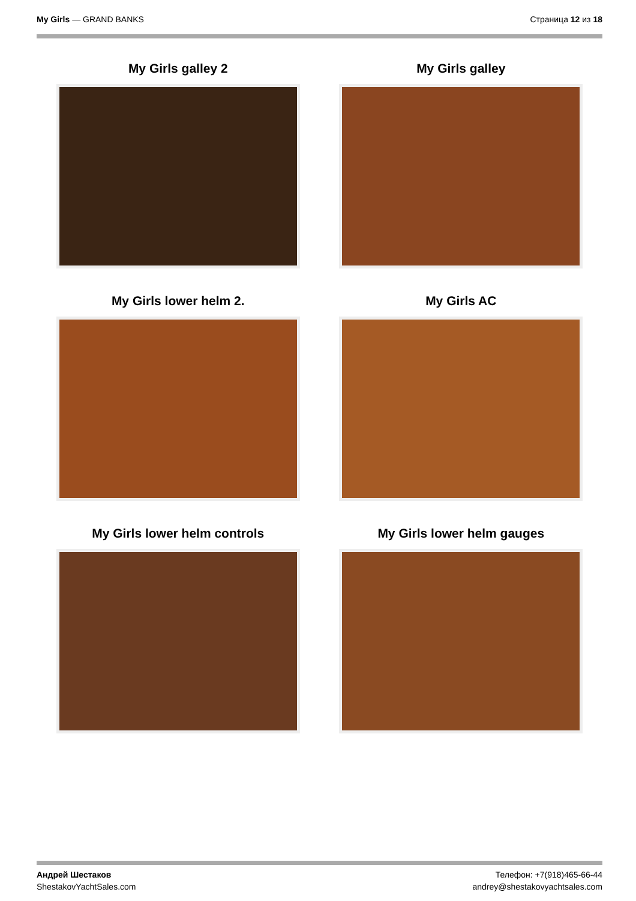My Girls — GRAND BANKS Страница 12 из 18
My Girls galley 2
My Girls galley
My Girls lower helm 2.
My Girls AC
My Girls lower helm controls
My Girls lower helm gauges
Андрей Шестаков
ShestakovYachtSales.com
Телефон: +7(918)465-66-44
andrey@shestakovyachtsales.com